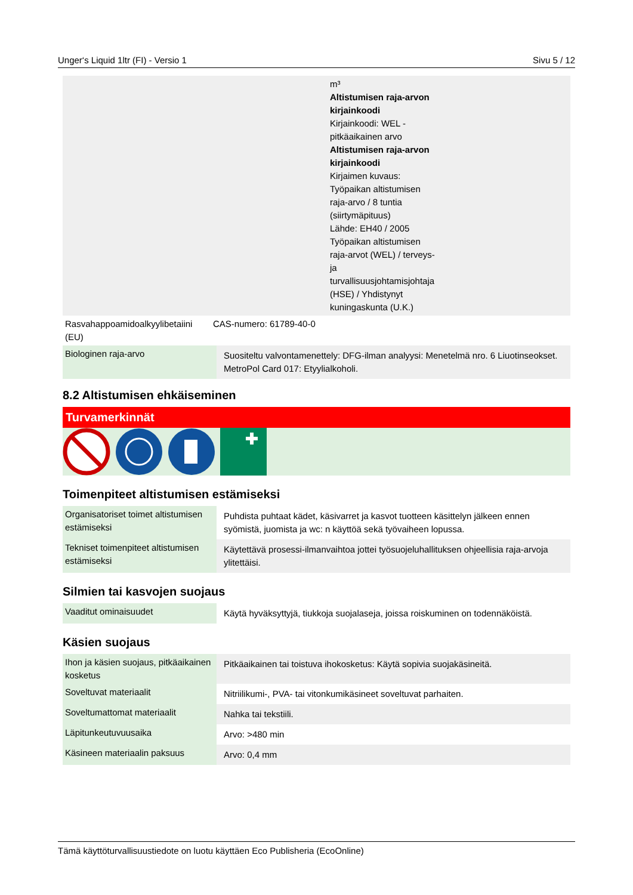Unger‘s Liquid 1ltr (FI) - Versio 1 Sivu 5 / 12
| | m³ Altistumisen raja-arvon kirjainkoodi Kirjainkoodi: WEL - pitkäaikainen arvo Altistumisen raja-arvon kirjainkoodi Kirjaimen kuvaus: Työpaikan altistumisen raja-arvo / 8 tuntia (siirtymäpituus) Lähde: EH40 / 2005 Työpaikan altistumisen raja-arvot (WEL) / terveys- ja turvallisuusjohtamisjohtaja (HSE) / Yhdistynyt kuningaskunta (U.K.) |
| Rasvahappoamidoalkyylibetaiini (EU) | CAS-numero: 61789-40-0 |
| Biologinen raja-arvo | Suositeltu valvontamenettely: DFG-ilman analyysi: Menetelmä nro. 6 Liuotinseokset. MetroPol Card 017: Etyylialkoholi. |
8.2 Altistumisen ehkäiseminen
Turvamerkinnät
Toimenpiteet altistumisen estämiseksi
| Organisatoriset toimet altistumisen estämiseksi | Puhdista puhtaat kädet, käsivarret ja kasvot tuotteen käsittelyn jälkeen ennen syömistä, juomista ja wc: n käyttöä sekä työvaiheen lopussa. |
| Tekniset toimenpiteet altistumisen estämiseksi | Käytettävä prosessi-ilmanvaihtoa jottei työsuojeluhallituksen ohjeellisia raja-arvoja ylitettäisi. |
Silmien tai kasvojen suojaus
| Vaaditut ominaisuudet | Käytä hyväksyttyjä, tiukkoja suojalaseja, joissa roiskuminen on todennäköistä. |
Käsien suojaus
| Ihon ja käsien suojaus, pitkäaikainen kosketus | Pitkäaikainen tai toistuva ihokosketus: Käytä sopivia suojakäsineitä. |
| Soveltuvat materiaalit | Nitriilikumi-, PVA- tai vitonkumikäsineet soveltuvat parhaiten. |
| Soveltumattomat materiaalit | Nahka tai tekstiili. |
| Läpitunkeutuvuusaika | Arvo: >480 min |
| Käsineen materiaalin paksuus | Arvo: 0,4 mm |
Tämä käyttöturvallisuustiedote on luotu käyttäen Eco Publisheria (EcoOnline)